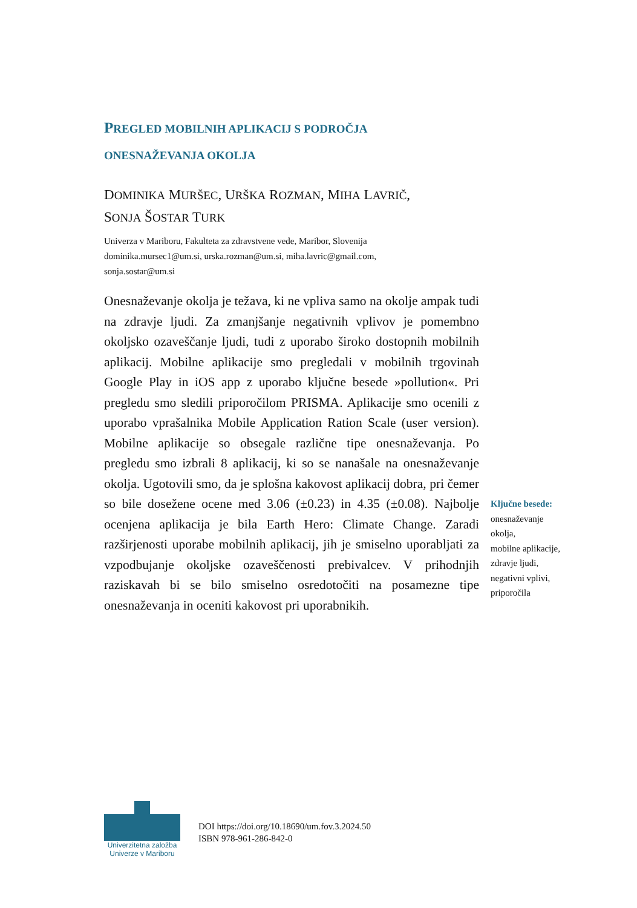PREGLED MOBILNIH APLIKACIJ S PODROČJA
ONESNAŽEVANJA OKOLJA
DOMINIKA MURŠEC, URŠKA ROZMAN, MIHA LAVRIČ,
SONJA ŠOSTAR TURK
Univerza v Mariboru, Fakulteta za zdravstvene vede, Maribor, Slovenija
dominika.mursec1@um.si, urska.rozman@um.si, miha.lavric@gmail.com,
sonja.sostar@um.si
Onesnaževanje okolja je težava, ki ne vpliva samo na okolje ampak tudi na zdravje ljudi. Za zmanjšanje negativnih vplivov je pomembno okoljsko ozaveščanje ljudi, tudi z uporabo široko dostopnih mobilnih aplikacij. Mobilne aplikacije smo pregledali v mobilnih trgovinah Google Play in iOS app z uporabo ključne besede »pollution«. Pri pregledu smo sledili priporočilom PRISMA. Aplikacije smo ocenili z uporabo vprašalnika Mobile Application Ration Scale (user version). Mobilne aplikacije so obsegale različne tipe onesnaževanja. Po pregledu smo izbrali 8 aplikacij, ki so se nanašale na onesnaževanje okolja. Ugotovili smo, da je splošna kakovost aplikacij dobra, pri čemer so bile dosežene ocene med 3.06 (±0.23) in 4.35 (±0.08). Najbolje ocenjena aplikacija je bila Earth Hero: Climate Change. Zaradi razširjenosti uporabe mobilnih aplikacij, jih je smiselno uporabljati za vzpodbujanje okoljske ozaveščenosti prebivalcev. V prihodnjih raziskavah bi se bilo smiselno osredotočiti na posamezne tipe onesnaževanja in oceniti kakovost pri uporabnikih.
Ključne besede:
onesnaževanje okolja,
mobilne aplikacije,
zdravje ljudi,
negativni vplivi,
priporočila
Univerzitetna založba
Univerze v Mariboru
DOI https://doi.org/10.18690/um.fov.3.2024.50
ISBN 978-961-286-842-0